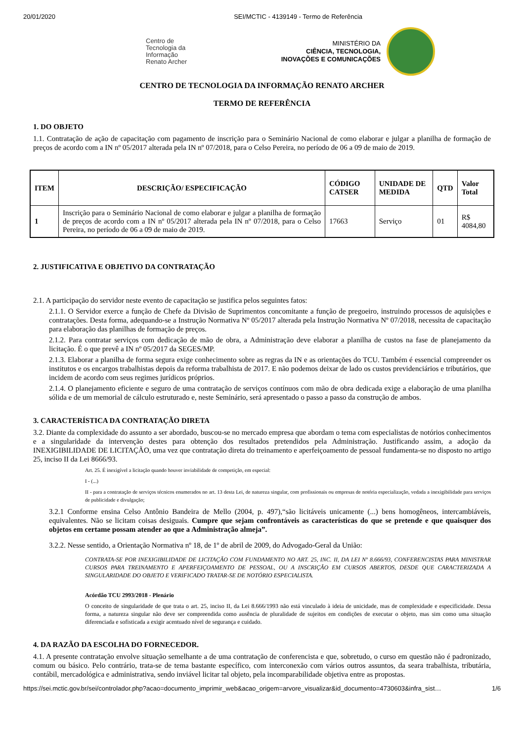20/01/2020 SEI/MCTIC - 4139149 - Termo de Referência
Centro de
Tecnologia da
Informação
Renato Archer
MINISTÉRIO DA
CIÊNCIA, TECNOLOGIA,
INOVAÇÕES E COMUNICAÇÕES
CENTRO DE TECNOLOGIA DA INFORMAÇÃO RENATO ARCHER
TERMO DE REFERÊNCIA
1. DO OBJETO
1.1. Contratação de ação de capacitação com pagamento de inscrição para o Seminário Nacional de como elaborar e julgar a planilha de formação de preços de acordo com a IN nº 05/2017 alterada pela IN nº 07/2018, para o Celso Pereira, no período de 06 a 09 de maio de 2019.
| ITEM | DESCRIÇÃO/ ESPECIFICAÇÃO | CÓDIGO CATSER | UNIDADE DE MEDIDA | QTD | Valor Total |
| --- | --- | --- | --- | --- | --- |
| 1 | Inscrição para o Seminário Nacional de como elaborar e julgar a planilha de formação de preços de acordo com a IN nº 05/2017 alterada pela IN nº 07/2018, para o Celso Pereira, no período de 06 a 09 de maio de 2019. | 17663 | Serviço | 01 | R$ 4084,80 |
2. JUSTIFICATIVA E OBJETIVO DA CONTRATAÇÃO
2.1. A participação do servidor neste evento de capacitação se justifica pelos seguintes fatos:
2.1.1. O Servidor exerce a função de Chefe da Divisão de Suprimentos concomitante a função de pregoeiro, instruindo processos de aquisições e contratações. Desta forma, adequando-se a Instrução Normativa Nº 05/2017 alterada pela Instrução Normativa Nº 07/2018, necessita de capacitação para elaboração das planilhas de formação de preços.
2.1.2. Para contratar serviços com dedicação de mão de obra, a Administração deve elaborar a planilha de custos na fase de planejamento da licitação. É o que prevê a IN nº 05/2017 da SEGES/MP.
2.1.3. Elaborar a planilha de forma segura exige conhecimento sobre as regras da IN e as orientações do TCU. Também é essencial compreender os institutos e os encargos trabalhistas depois da reforma trabalhista de 2017. E não podemos deixar de lado os custos previdenciários e tributários, que incidem de acordo com seus regimes jurídicos próprios.
2.1.4. O planejamento eficiente e seguro de uma contratação de serviços contínuos com mão de obra dedicada exige a elaboração de uma planilha sólida e de um memorial de cálculo estruturado e, neste Seminário, será apresentado o passo a passo da construção de ambos.
3. CARACTERÍSTICA DA CONTRATAÇÃO DIRETA
3.2. Diante da complexidade do assunto a ser abordado, buscou-se no mercado empresa que abordam o tema com especialistas de notórios conhecimentos e a singularidade da intervenção destes para obtenção dos resultados pretendidos pela Administração. Justificando assim, a adoção da INEXIGIBILIDADE DE LICITAÇÃO, uma vez que contratação direta do treinamento e aperfeiçoamento de pessoal fundamenta-se no disposto no artigo 25, inciso II da Lei 8666/93.
Art. 25. É inexigível a licitação quando houver inviabilidade de competição, em especial:
I - (...)
II - para a contratação de serviços técnicos enumerados no art. 13 desta Lei, de natureza singular, com profissionais ou empresas de notória especialização, vedada a inexigibilidade para serviços de publicidade e divulgação;
3.2.1 Conforme ensina Celso Antônio Bandeira de Mello (2004, p. 497),“são licitáveis unicamente (...) bens homogêneos, intercambiáveis, equivalentes. Não se licitam coisas desiguais. Cumpre que sejam confrontáveis as características do que se pretende e que quaisquer dos objetos em certame possam atender ao que a Administração almeja”.
3.2.2. Nesse sentido, a Orientação Normativa nº 18, de 1º de abril de 2009, do Advogado-Geral da União:
CONTRATA-SE POR INEXIGIBILIDADE DE LICITAÇÃO COM FUNDAMENTO NO ART. 25, INC. II, DA LEI Nº 8.666/93, CONFERENCISTAS PARA MINISTRAR CURSOS PARA TREINAMENTO E APERFEIÇOAMENTO DE PESSOAL, OU A INSCRIÇÃO EM CURSOS ABERTOS, DESDE QUE CARACTERIZADA A SINGULARIDADE DO OBJETO E VERIFICADO TRATAR-SE DE NOTÓRIO ESPECIALISTA.
Acórdão TCU 2993/2018 - Plenário
O conceito de singularidade de que trata o art. 25, inciso II, da Lei 8.666/1993 não está vinculado à ideia de unicidade, mas de complexidade e especificidade. Dessa forma, a natureza singular não deve ser compreendida como ausência de pluralidade de sujeitos em condições de executar o objeto, mas sim como uma situação diferenciada e sofisticada a exigir acentuado nível de segurança e cuidado.
4. DA RAZÃO DA ESCOLHA DO FORNECEDOR.
4.1. A presente contratação envolve situação semelhante a de uma contratação de conferencista e que, sobretudo, o curso em questão não é padronizado, comum ou básico. Pelo contrário, trata-se de tema bastante específico, com interconexão com vários outros assuntos, da seara trabalhista, tributária, contábil, mercadológica e administrativa, sendo inviável licitar tal objeto, pela incomparabilidade objetiva entre as propostas.
https://sei.mctic.gov.br/sei/controlador.php?acao=documento_imprimir_web&acao_origem=arvore_visualizar&id_documento=4730603&infra_sist… 1/6